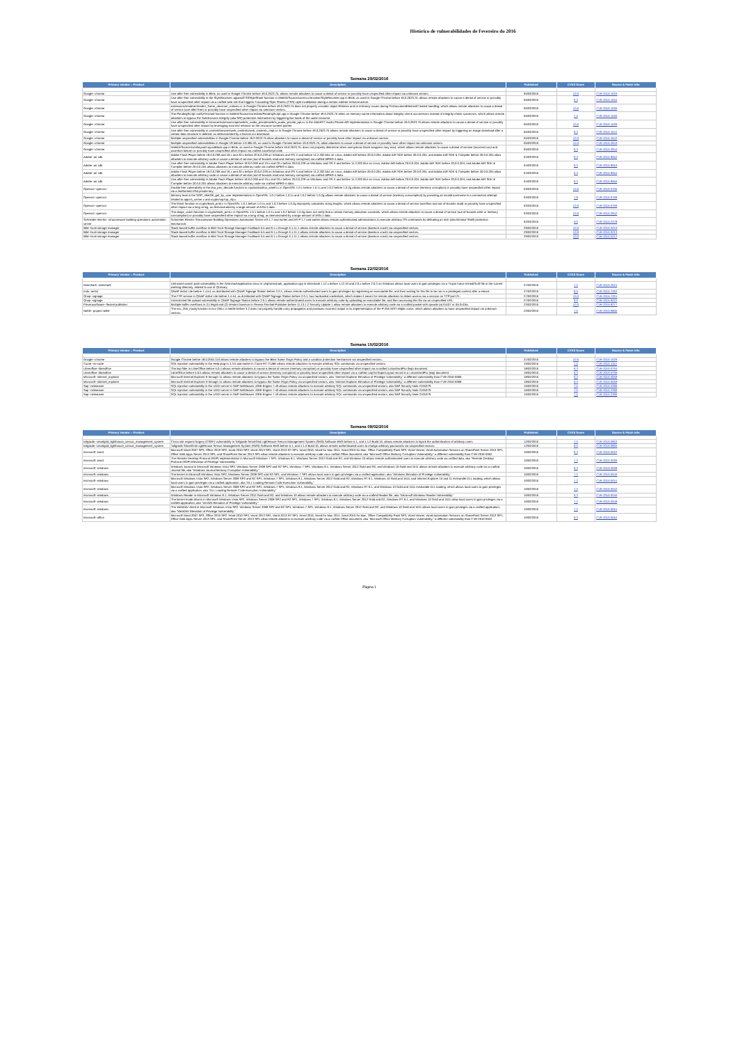Histórico de vulnerabilidades de Fevereiro do 2016
Semana 29/02/2016
| Primary Vendor -- Product | Description | Published | CVSS Score | Source & Patch Info |
| --- | --- | --- | --- | --- |
| Google--chrome | Use-after-free vulnerability in Blink, as used in Google Chrome before 49.0.2623.75, allows remote attackers to cause a denial of service or possibly have unspecified other impact via unknown vectors. | 05/03/2016 | 10.0 | CVE-2016-1633 |
| Google--chrome | Use-after-free vulnerability in the StyleResolver::appendCSSStyleSheet function in WebKit/Source/core/css/resolver/StyleResolver.cpp in Blink, as used in Google Chrome before 49.0.2623.75, allows remote attackers to cause a denial of service or possibly have unspecified other impact via a crafted web site that triggers Cascading Style Sheets (CSS) style invalidation during a certain subtree-removal action. | 05/03/2016 | 9.3 | CVE-2016-1634 |
| Google--chrome | extensions/renderer/render_frame_observer_natives.cc in Google Chrome before 49.0.2623.75 does not properly consider object lifetimes and re-entrancy issues during OnDocumentElementCreated handling, which allows remote attackers to cause a denial of service (use-after-free) or possibly have unspecified other impact via unknown vectors. | 05/03/2016 | 10.0 | CVE-2016-1635 |
| Google--chrome | The PendingScript::notifyFinished function in WebKit/Source/core/dom/PendingScript.cpp in Google Chrome before 49.0.2623.75 relies on memory-cache information about integrity-check occurrences instead of integrity-check successes, which allows remote attackers to bypass the Subresource Integrity (aka SRI) protection mechanism by triggering two loads of the same resource. | 05/03/2016 | 7.5 | CVE-2016-1636 |
| Google--chrome | Use-after-free vulnerability in browser/extensions/api/webrtc_audio_private/webrtc_audio_private_api.cc in the WebRTC Audio Private API implementation in Google Chrome before 49.0.2623.75 allows remote attackers to cause a denial of service or possibly have unspecified other impact by leveraging incorrect reliance on the resource context pointer. | 05/03/2016 | 10.0 | CVE-2016-1639 |
| Google--chrome | Use-after-free vulnerability in content/browser/web_contents/web_contents_impl.cc in Google Chrome before 49.0.2623.75 allows remote attackers to cause a denial of service or possibly have unspecified other impact by triggering an image download after a certain data structure is deleted, as demonstrated by a favicon.ico download. | 05/03/2016 | 9.3 | CVE-2016-1641 |
| Google--chrome | Multiple unspecified vulnerabilities in Google Chrome before 49.0.2623.75 allow attackers to cause a denial of service or possibly have other impact via unknown vectors. | 05/03/2016 | 10.0 | CVE-2016-1642 |
| Google--chrome | Multiple unspecified vulnerabilities in Google V8 before 4.9.385.26, as used in Google Chrome before 49.0.2623.75, allow attackers to cause a denial of service or possibly have other impact via unknown vectors. | 05/03/2016 | 10.0 | CVE-2016-2843 |
| Google--chrome | WebKit/Source/core/layout/LayoutBlock.cpp in Blink, as used in Google Chrome before 49.0.2623.75, does not properly determine when anonymous block wrappers may exist, which allows remote attackers to cause a denial of service (incorrect cast and assertion failure) or possibly have unspecified other impact via crafted JavaScript code. | 05/03/2016 | 9.3 | CVE-2016-2844 |
| Adobe--air sdk | Adobe Flash Player before 18.0.0.268 and 19.x and 20.x before 20.0.0.228 on Windows and OS X and before 11.2.202.554 on Linux, Adobe AIR before 20.0.0.204, Adobe AIR SDK before 20.0.0.204, and Adobe AIR SDK & Compiler before 20.0.0.204 allow attackers to execute arbitrary code or cause a denial of service (out-of-bounds read and memory corruption) via crafted MPEG-4 data. | 04/03/2016 | 9.3 | CVE-2015-8652 |
| Adobe--air sdk | Use-after-free vulnerability in Adobe Flash Player before 18.0.0.268 and 19.x and 20.x before 20.0.0.228 on Windows and OS X and before 11.2.202.554 on Linux, Adobe AIR before 20.0.0.204, Adobe AIR SDK before 20.0.0.204, and Adobe AIR SDK & Compiler before 20.0.0.204 allows attackers to execute arbitrary code via crafted MPEG-4 data. | 04/03/2016 | 9.3 | CVE-2015-8653 |
| Adobe--air sdk | Adobe Flash Player before 18.0.0.268 and 19.x and 20.x before 20.0.0.228 on Windows and OS X and before 11.2.202.554 on Linux, Adobe AIR before 20.0.0.204, Adobe AIR SDK before 20.0.0.204, and Adobe AIR SDK & Compiler before 20.0.0.204 allow attackers to execute arbitrary code or cause a denial of service (out-of-bounds read and memory corruption) via crafted MPEG-4 data. | 04/03/2016 | 9.3 | CVE-2015-8654 |
| Adobe--air sdk | Use-after-free vulnerability in Adobe Flash Player before 18.0.0.268 and 19.x and 20.x before 20.0.0.228 on Windows and OS X and before 11.2.202.554 on Linux, Adobe AIR before 20.0.0.204, Adobe AIR SDK before 20.0.0.204, and Adobe AIR SDK & Compiler before 20.0.0.204 allows attackers to execute arbitrary code via crafted MPEG-4 data. | 04/03/2016 | 9.3 | CVE-2015-8655 |
| Openssl--openssl | Double free vulnerability in the dsa_priv_decode function in crypto/dsa/dsa_ameth.c in OpenSSL 1.0.1 before 1.0.1s and 1.0.2 before 1.0.2g allows remote attackers to cause a denial of service (memory corruption) or possibly have unspecified other impact via a malformed DSA private key. | 03/03/2016 | 10.0 | CVE-2016-0705 |
| Openssl--openssl | Memory leak in the SRP_VBASE_get_by_user implementation in OpenSSL 1.0.1 before 1.0.1s and 1.0.2 before 1.0.2g allows remote attackers to cause a denial of service (memory consumption) by providing an invalid username in a connection attempt, related to apps/s_server.c and crypto/srp/srp_vfy.c. | 03/03/2016 | 7.8 | CVE-2016-0798 |
| Openssl--openssl | The fmtstr function in crypto/bio/b_print.c in OpenSSL 1.0.1 before 1.0.1s and 1.0.2 before 1.0.2g improperly calculates string lengths, which allows remote attackers to cause a denial of service (overflow and out-of-bounds read) or possibly have unspecified other impact via a long string, as demonstrated by a large amount of ASN.1 data. | 03/03/2016 | 10.0 | CVE-2016-0799 |
| Openssl--openssl | The doapr_outch function in crypto/bio/b_print.c in OpenSSL 1.0.1 before 1.0.1s and 1.0.2 before 1.0.2g does not verify that a certain memory allocation succeeds, which allows remote attackers to cause a denial of service (out-of-bounds write or memory consumption) or possibly have unspecified other impact via a long string, as demonstrated by a large amount of ASN.1 data. | 03/03/2016 | 10.0 | CVE-2016-2842 |
| Schneider electric--struxureware building operations automation server | Schneider Electric Struxureware Building Operations Automation Server AS 1.7 and earlier and AS-P 1.7 and earlier allows remote authenticated administrators to execute arbitrary OS commands by defeating an msh (aka Minimal Shell) protection mechanism. | 02/03/2016 | 9.0 | CVE-2016-2278 |
| IBM--tivoli storage manager | Stack-based buffer overflow in IBM Tivoli Storage Manager FastBack 5.5 and 6.1.x through 6.1.11.1 allows remote attackers to cause a denial of service (daemon crash) via unspecified vectors. | 29/02/2016 | 10.0 | CVE-2016-0216 |
| IBM--tivoli storage manager | Stack-based buffer overflow in IBM Tivoli Storage Manager FastBack 5.5 and 6.1.x through 6.1.11.1 allows remote attackers to cause a denial of service (daemon crash) via unspecified vectors. | 29/02/2016 | 10.0 | CVE-2016-0213 |
| IBM--tivoli storage manager | Stack-based buffer overflow in IBM Tivoli Storage Manager FastBack 5.5 and 6.1.x through 6.1.11.1 allows remote attackers to cause a denial of service (daemon crash) via unspecified vectors. | 29/02/2016 | 10.0 | CVE-2016-0212 |
Semana 22/02/2016
| Primary Vendor -- Product | Description | Published | CVSS Score | Source & Patch Info |
| --- | --- | --- | --- | --- |
| Wireshark--wireshark | Untrusted search path vulnerability in the WiresharkApplication class in ui/qt/wireshark_application.cpp in Wireshark 1.12.x before 1.12.10 and 2.0.x before 2.0.2 on Windows allows local users to gain privileges via a Trojan horse riched20.dll file in the current working directory, related to use of QLibrary. | 27/02/2016 | 7.2 | CVE-2016-2521 |
| Indo--iartist | QNAP iArtist Lite before 1.4.54, as distributed with QNAP Signage Station before 2.0.1, allows remote authenticated users to gain privileges by registering an executable file, and then waiting for this file to be run in a privileged context after a reboot. | 27/02/2016 | 8.5 | CVE-2015-7262 |
| Qnap--signage | The FTP service in QNAP iArtist Lite before 1.4.54, as distributed with QNAP Signage Station before 2.0.1, has hardcoded credentials, which makes it easier for remote attackers to obtain access via a session on TCP port 21. | 27/02/2016 | 10.0 | CVE-2015-7261 |
| Qnap--signage | Unrestricted file upload vulnerability in QNAP Signage Station before 2.0.1 allows remote authenticated users to execute arbitrary code by uploading an executable file, and then accessing this file via an unspecified URL. | 27/02/2016 | 9.0 | CVE-2015-6022 |
| Flexerasoftware--flexnet publisher | Multiple buffer overflows in (1) lmgrd and (2) Vendor Daemon in Flexera FlexNet Publisher before 11.13.1.2 Security Update 1 allow remote attackers to execute arbitrary code via a crafted packet with opcode (a) 0x107 or (b) 0x10a. | 23/02/2016 | 10.0 | CVE-2015-8277 |
| Nettle--project nettle | The ecc_256_modq function in ecc-256.c in Nettle before 3.2 does not properly handle carry propagation and produces incorrect output in its implementation of the P-256 NIST elliptic curve, which allows attackers to have unspecified impact via unknown vectors. | 23/02/2016 | 7.5 | CVE-2015-8805 |
Semana 15/02/2016
| Primary Vendor -- Product | Description | Published | CVSS Score | Source & Patch Info |
| --- | --- | --- | --- | --- |
| Google--chrome | Google Chrome before 48.0.2564.116 allows remote attackers to bypass the Blink Same Origin Policy and a sandbox protection mechanism via unspecified vectors. | 21/02/2016 | 10.0 | CVE-2016-1629 |
| Cuore--ec-cube | SQL injection vulnerability in the Help plug-in 1.3.5 and earlier in Cuore EC-CUBE allows remote attackers to execute arbitrary SQL commands via unspecified vectors. | 19/02/2016 | 7.5 | CVE-2016-1154 |
| Libreoffice--libreoffice | The lwp filter in LibreOffice before 5.0.4 allows remote attackers to cause a denial of service (memory corruption) or possibly have unspecified other impact via a crafted LotusWordPro (lwp) document. | 18/02/2016 | 9.3 | CVE-2016-0794 |
| Libreoffice--libreoffice | LibreOffice before 5.0.5 allows remote attackers to cause a denial of service (memory corruption) or possibly have unspecified other impact via a crafted LwpTocSuperLayout record in a LotusWordPro (lwp) document. | 18/02/2016 | 9.3 | CVE-2016-0795 |
| Microsoft--internet_explorer | Microsoft Internet Explorer 9 through 11 allows remote attackers to bypass the Same Origin Policy via unspecified vectors, aka "Internet Explorer Elevation of Privilege Vulnerability," a different vulnerability than CVE-2016-0069. | 18/02/2016 | 9.3 | CVE-2016-0068 |
| Microsoft--internet_explorer | Microsoft Internet Explorer 9 through 11 allows remote attackers to bypass the Same Origin Policy via unspecified vectors, aka "Internet Explorer Elevation of Privilege Vulnerability," a different vulnerability than CVE-2016-0068. | 18/02/2016 | 9.3 | CVE-2016-0069 |
| Sap--netweaver | SQL injection vulnerability in the UDDI server in SAP NetWeaver J2EE Engine 7.40 allows remote attackers to execute arbitrary SQL commands via unspecified vectors, aka SAP Security Note 2101079. | 16/02/2016 | 7.5 | CVE-2016-2386 |
| Sap--netweaver | SQL injection vulnerability in the UDDI server in SAP NetWeaver J2EE Engine 7.40 allows remote attackers to execute arbitrary SQL commands via unspecified vectors, aka SAP Security Note 2101079. | 16/02/2016 | 7.5 | CVE-2016-2386 |
| Sap--netweaver | SQL injection vulnerability in the UDDI server in SAP NetWeaver J2EE Engine 7.40 allows remote attackers to execute arbitrary SQL commands via unspecified vectors, aka SAP Security Note 2101079. | 16/02/2016 | 7.5 | CVE-2016-2386 |
Semana 08/02/2016
| Primary Vendor -- Product | Description | Published | CVSS Score | Source & Patch Info |
| --- | --- | --- | --- | --- |
| tollgrade--smartgrid_lighthouse_sensor_management_system | Cross-site request forgery (CSRF) vulnerability in Tollgrade SmartGrid LightHouse Sensor Management System (SMS) Software EMS before 5.1, and 4.1.0 Build 16, allows remote attackers to hijack the authentication of arbitrary users. | 12/02/2016 | 7.5 | CVE-2016-0863 |
| tollgrade--smartgrid_lighthouse_sensor_management_system | Tollgrade SmartGrid LightHouse Sensor Management System (SMS) Software EMS before 5.1, and 4.1.0 Build 16, allows remote authenticated users to change arbitrary passwords via unspecified vectors. | 12/02/2016 | 9.0 | CVE-2016-0865 |
| microsoft--word | Microsoft Word 2007 SP3, Office 2010 SP2, Word 2010 SP2, Word 2013 SP1, Word 2013 RT SP1, Word 2016, Word for Mac 2011, Word 2016 for Mac, Office Compatibility Pack SP3, Word Viewer, Word Automation Services on SharePoint Server 2013 SP1, Office Web Apps Server 2013 SP1, and SharePoint Server 2013 SP1 allow remote attackers to execute arbitrary code via a crafted Office document, aka "Microsoft Office Memory Corruption Vulnerability," a different vulnerability than CVE-2016-0052. | 10/02/2016 | 9.3 | CVE-2016-0022 |
| microsoft--word | The Remote Desktop Protocol (RDP) implementation in Microsoft Windows 7 SP1, Windows 8.1, Windows Server 2012 Gold and R2, and Windows 10 allows remote authenticated users to execute arbitrary code via crafted data, aka "Remote Desktop Protocol (RDP) Elevation of Privilege Vulnerability." | 10/02/2016 | 7.2 | CVE-2016-0036 |
| microsoft--windows | Windows Journal in Microsoft Windows Vista SP2, Windows Server 2008 SP2 and R2 SP1, Windows 7 SP1, Windows 8.1, Windows Server 2012 Gold and R2, and Windows 10 Gold and 1511 allows remote attackers to execute arbitrary code via a crafted Journal file, aka "Windows Journal Memory Corruption Vulnerability." | 10/02/2016 | 9.3 | CVE-2016-0038 |
| microsoft--windows | The kernel in Microsoft Windows Vista SP2, Windows Server 2008 SP2 and R2 SP1, and Windows 7 SP1 allows local users to gain privileges via a crafted application, aka "Windows Elevation of Privilege Vulnerability." | 10/02/2016 | 7.2 | CVE-2016-0040 |
| microsoft--windows | Microsoft Windows Vista SP2, Windows Server 2008 SP2 and R2 SP1, Windows 7 SP1, Windows 8.1, Windows Server 2012 Gold and R2, Windows RT 8.1, Windows 10 Gold and 1511, and Internet Explorer 10 and 11 mishandle DLL loading, which allows local users to gain privileges via a crafted application, aka "DLL Loading Remote Code Execution Vulnerability." | 10/02/2016 | 7.2 | CVE-2016-0041 |
| microsoft--windows | Microsoft Windows Vista SP2, Windows Server 2008 SP2 and R2 SP1, Windows 7 SP1, Windows 8.1, Windows Server 2012 Gold and R2, Windows RT 8.1, and Windows 10 Gold and 1511 mishandle DLL loading, which allows local users to gain privileges via a crafted application, aka "DLL Loading Remote Code Execution Vulnerability." | 10/02/2016 | 7.2 | CVE-2016-0042 |
| microsoft--windows | Windows Reader in Microsoft Windows 8.1, Windows Server 2012 Gold and R2, and Windows 10 allows remote attackers to execute arbitrary code via a crafted Reader file, aka "Microsoft Windows Reader Vulnerability." | 10/02/2016 | 9.3 | CVE-2016-0046 |
| microsoft--windows | The kernel-mode drivers in Microsoft Windows Vista SP2, Windows Server 2008 SP2 and R2 SP1, Windows 7 SP1, Windows 8.1, Windows Server 2012 Gold and R2, Windows RT 8.1, and Windows 10 Gold and 1511 allow local users to gain privileges via a crafted application, aka "Win32k Elevation of Privilege Vulnerability." | 10/02/2016 | 7.2 | CVE-2016-0048 |
| microsoft--windows | The WebDAV client in Microsoft Windows Vista SP2, Windows Server 2008 SP2 and R2 SP1, Windows 7 SP1, Windows 8.1, Windows Server 2012 Gold and R2, and Windows 10 Gold and 1511 allows local users to gain privileges via a crafted application, aka "WebDAV Elevation of Privilege Vulnerability." | 10/02/2016 | 7.2 | CVE-2016-0051 |
| microsoft--office | Microsoft Word 2007 SP3, Office 2010 SP2, Word 2010 SP2, Word 2013 SP1, Word 2013 RT SP1, Word 2016, Word for Mac 2011, Word 2016 for Mac, Office Compatibility Pack SP3, Word Viewer, Word Automation Services on SharePoint Server 2013 SP1, Office Web Apps Server 2013 SP1, and SharePoint Server 2013 SP1 allow remote attackers to execute arbitrary code via a crafted Office document, aka "Microsoft Office Memory Corruption Vulnerability," a different vulnerability than CVE-2016-0022. | 10/02/2016 | 9.3 | CVE-2016-0052 |
Página 1